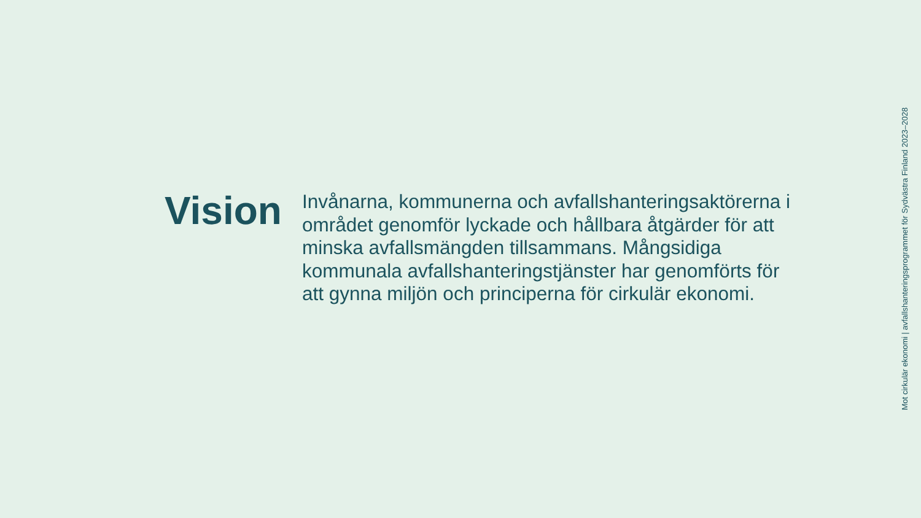Vision
Invånarna, kommunerna och avfallshanteringsaktörerna i området genomför lyckade och hållbara åtgärder för att minska avfallsmängden tillsammans. Mångsidiga kommunala avfallshanteringstjänster har genomförts för att gynna miljön och principerna för cirkulär ekonomi.
Mot cirkulär ekonomi | avfallshanteringsprogrammet för Sydvästra Finland 2023–2028